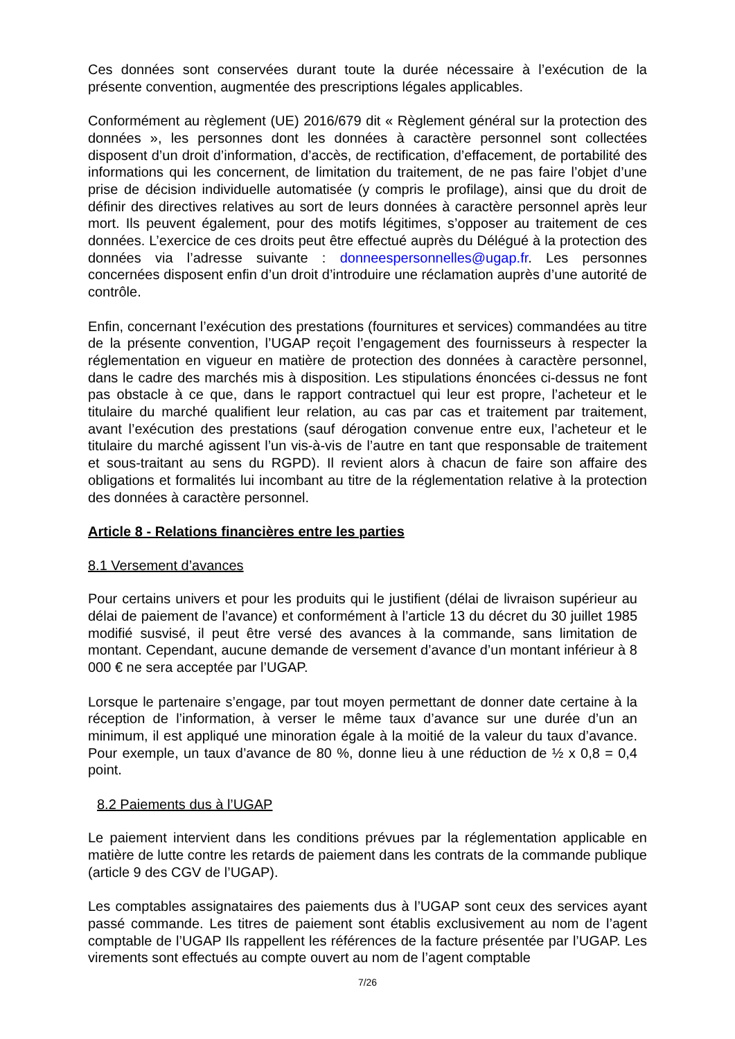Ces données sont conservées durant toute la durée nécessaire à l’exécution de la présente convention, augmentée des prescriptions légales applicables.
Conformément au règlement (UE) 2016/679 dit « Règlement général sur la protection des données », les personnes dont les données à caractère personnel sont collectées disposent d’un droit d’information, d’accès, de rectification, d’effacement, de portabilité des informations qui les concernent, de limitation du traitement, de ne pas faire l’objet d’une prise de décision individuelle automatisée (y compris le profilage), ainsi que du droit de définir des directives relatives au sort de leurs données à caractère personnel après leur mort. Ils peuvent également, pour des motifs légitimes, s’opposer au traitement de ces données. L’exercice de ces droits peut être effectué auprès du Délégué à la protection des données via l’adresse suivante : donneespersonnelles@ugap.fr. Les personnes concernées disposent enfin d’un droit d’introduire une réclamation auprès d’une autorité de contrôle.
Enfin, concernant l’exécution des prestations (fournitures et services) commandées au titre de la présente convention, l’UGAP reçoit l’engagement des fournisseurs à respecter la réglementation en vigueur en matière de protection des données à caractère personnel, dans le cadre des marchés mis à disposition. Les stipulations énoncées ci-dessus ne font pas obstacle à ce que, dans le rapport contractuel qui leur est propre, l’acheteur et le titulaire du marché qualifient leur relation, au cas par cas et traitement par traitement, avant l’exécution des prestations (sauf dérogation convenue entre eux, l’acheteur et le titulaire du marché agissent l’un vis-à-vis de l’autre en tant que responsable de traitement et sous-traitant au sens du RGPD). Il revient alors à chacun de faire son affaire des obligations et formalités lui incombant au titre de la réglementation relative à la protection des données à caractère personnel.
Article 8 - Relations financières entre les parties
8.1 Versement d’avances
Pour certains univers et pour les produits qui le justifient (délai de livraison supérieur au délai de paiement de l’avance) et conformément à l’article 13 du décret du 30 juillet 1985 modifié susvisé, il peut être versé des avances à la commande, sans limitation de montant. Cependant, aucune demande de versement d’avance d’un montant inférieur à 8 000 € ne sera acceptée par l’UGAP.
Lorsque le partenaire s’engage, par tout moyen permettant de donner date certaine à la réception de l’information, à verser le même taux d’avance sur une durée d’un an minimum, il est appliqué une minoration égale à la moitié de la valeur du taux d’avance. Pour exemple, un taux d’avance de 80 %, donne lieu à une réduction de ½ x 0,8 = 0,4 point.
8.2 Paiements dus à l’UGAP
Le paiement intervient dans les conditions prévues par la réglementation applicable en matière de lutte contre les retards de paiement dans les contrats de la commande publique (article 9 des CGV de l’UGAP).
Les comptables assignataires des paiements dus à l’UGAP sont ceux des services ayant passé commande. Les titres de paiement sont établis exclusivement au nom de l’agent comptable de l’UGAP Ils rappellent les références de la facture présentée par l’UGAP. Les virements sont effectués au compte ouvert au nom de l’agent comptable
7/26